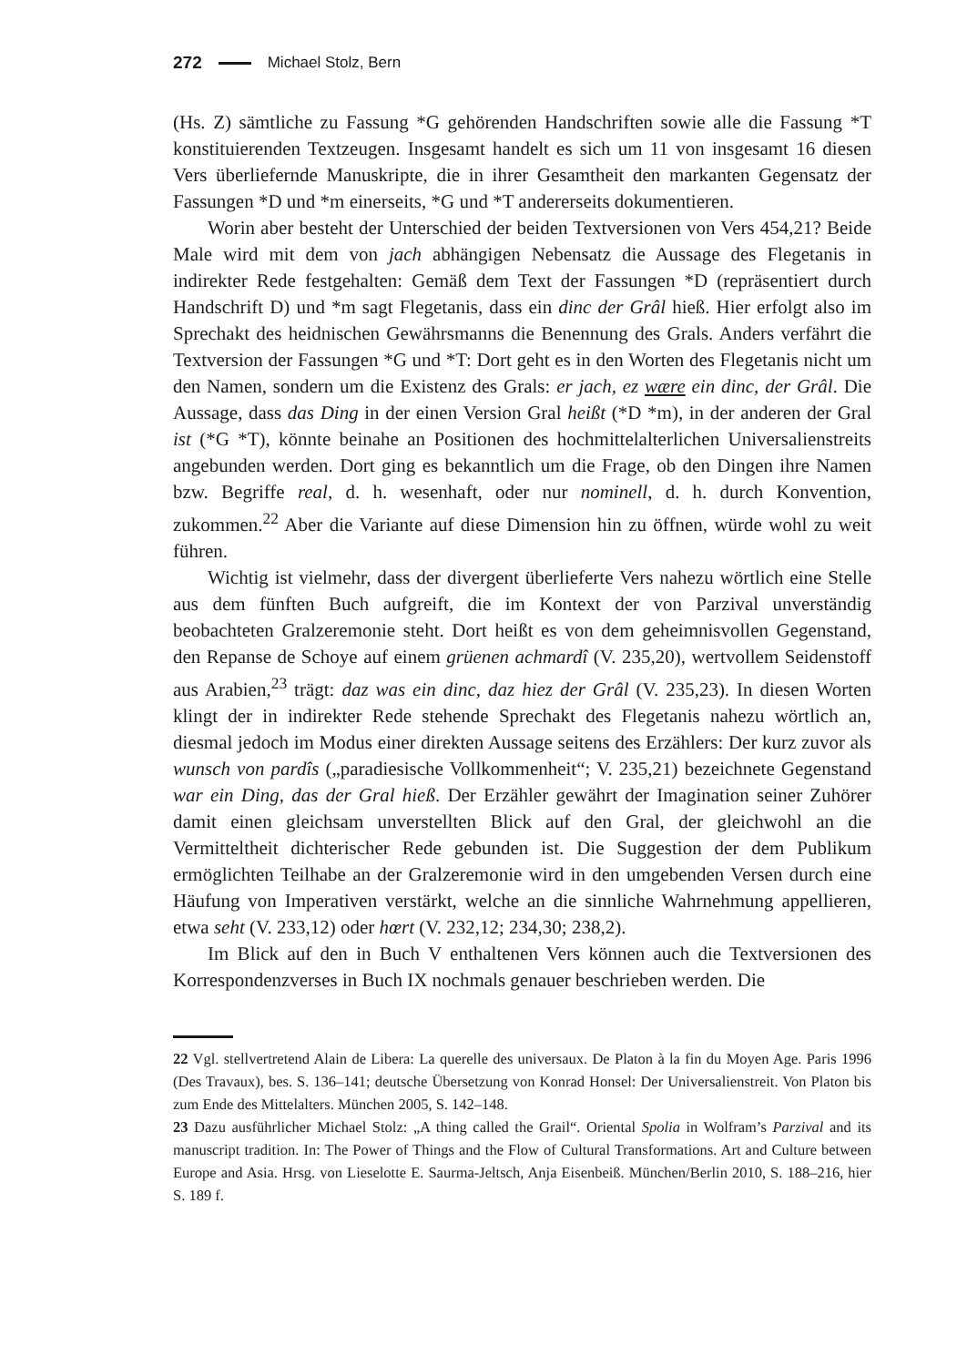272 Michael Stolz, Bern
(Hs. Z) sämtliche zu Fassung *G gehörenden Handschriften sowie alle die Fassung *T konstituierenden Textzeugen. Insgesamt handelt es sich um 11 von insgesamt 16 diesen Vers überliefernde Manuskripte, die in ihrer Gesamtheit den markanten Gegensatz der Fassungen *D und *m einerseits, *G und *T andererseits dokumentieren.
Worin aber besteht der Unterschied der beiden Textversionen von Vers 454,21? Beide Male wird mit dem von jach abhängigen Nebensatz die Aussage des Flegetanis in indirekter Rede festgehalten: Gemäß dem Text der Fassungen *D (repräsentiert durch Handschrift D) und *m sagt Flegetanis, dass ein dinc der Grâl hieß. Hier erfolgt also im Sprechakt des heidnischen Gewährsmanns die Benennung des Grals. Anders verfährt die Textversion der Fassungen *G und *T: Dort geht es in den Worten des Flegetanis nicht um den Namen, sondern um die Existenz des Grals: er jach, ez wære ein dinc, der Grâl. Die Aussage, dass das Ding in der einen Version Gral heißt (*D *m), in der anderen der Gral ist (*G *T), könnte beinahe an Positionen des hochmittelalterlichen Universalienstreits angebunden werden. Dort ging es bekanntlich um die Frage, ob den Dingen ihre Namen bzw. Begriffe real, d. h. wesenhaft, oder nur nominell, d. h. durch Konvention, zukommen.<sup>22</sup> Aber die Variante auf diese Dimension hin zu öffnen, würde wohl zu weit führen.
Wichtig ist vielmehr, dass der divergent überlieferte Vers nahezu wörtlich eine Stelle aus dem fünften Buch aufgreift, die im Kontext der von Parzival unverständig beobachteten Gralzeremonie steht. Dort heißt es von dem geheimnisvollen Gegenstand, den Repanse de Schoye auf einem grüenen achmardî (V. 235,20), wertvollem Seidenstoff aus Arabien,<sup>23</sup> trägt: daz was ein dinc, daz hiez der Grâl (V. 235,23). In diesen Worten klingt der in indirekter Rede stehende Sprechakt des Flegetanis nahezu wörtlich an, diesmal jedoch im Modus einer direkten Aussage seitens des Erzählers: Der kurz zuvor als wunsch von pardîs („paradiesische Vollkommenheit“; V. 235,21) bezeichnete Gegenstand war ein Ding, das der Gral hieß. Der Erzähler gewährt der Imagination seiner Zuhörer damit einen gleichsam unverstellten Blick auf den Gral, der gleichwohl an die Vermitteltheit dichterischer Rede gebunden ist. Die Suggestion der dem Publikum ermöglichten Teilhabe an der Gralzeremonie wird in den umgebenden Versen durch eine Häufung von Imperativen verstärkt, welche an die sinnliche Wahrnehmung appellieren, etwa seht (V. 233,12) oder hœrt (V. 232,12; 234,30; 238,2).
Im Blick auf den in Buch V enthaltenen Vers können auch die Textversionen des Korrespondenzverses in Buch IX nochmals genauer beschrieben werden. Die
22 Vgl. stellvertretend Alain de Libera: La querelle des universaux. De Platon à la fin du Moyen Age. Paris 1996 (Des Travaux), bes. S. 136–141; deutsche Übersetzung von Konrad Honsel: Der Universalienstreit. Von Platon bis zum Ende des Mittelalters. München 2005, S. 142–148.
23 Dazu ausführlicher Michael Stolz: „A thing called the Grail“. Oriental Spolia in Wolfram’s Parzival and its manuscript tradition. In: The Power of Things and the Flow of Cultural Transformations. Art and Culture between Europe and Asia. Hrsg. von Lieselotte E. Saurma-Jeltsch, Anja Eisenbeiß. München/Berlin 2010, S. 188–216, hier S. 189 f.